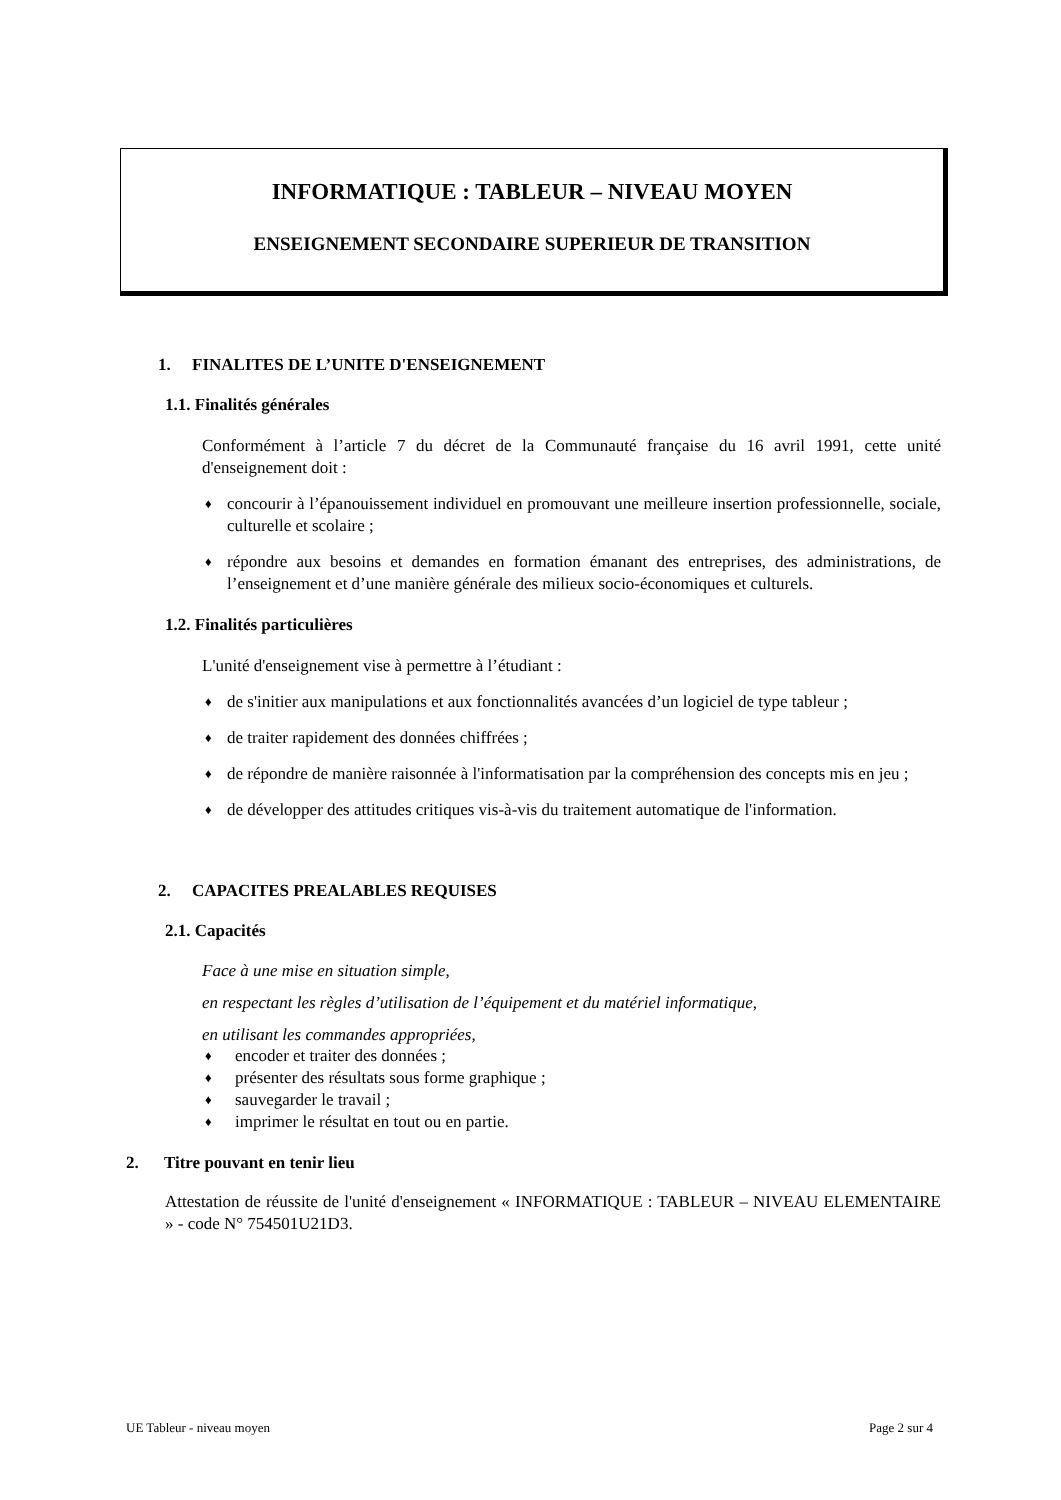INFORMATIQUE : TABLEUR – NIVEAU MOYEN
ENSEIGNEMENT SECONDAIRE SUPERIEUR DE TRANSITION
1. FINALITES DE L’UNITE D'ENSEIGNEMENT
1.1. Finalités générales
Conformément à l’article 7 du décret de la Communauté française du 16 avril 1991, cette unité d'enseignement doit :
♦ concourir à l’épanouissement individuel en promouvant une meilleure insertion professionnelle, sociale, culturelle et scolaire ;
♦ répondre aux besoins et demandes en formation émanant des entreprises, des administrations, de l’enseignement et d’une manière générale des milieux socio-économiques et culturels.
1.2. Finalités particulières
L'unité d'enseignement vise à permettre à l’étudiant :
♦ de s'initier aux manipulations et aux fonctionnalités avancées d’un logiciel de type tableur ;
♦ de traiter rapidement des données chiffrées ;
♦ de répondre de manière raisonnée à l'informatisation par la compréhension des concepts mis en jeu ;
♦ de développer des attitudes critiques vis-à-vis du traitement automatique de l'information.
2. CAPACITES PREALABLES REQUISES
2.1. Capacités
Face à une mise en situation simple,
en respectant les règles d’utilisation de l’équipement et du matériel informatique,
en utilisant les commandes appropriées,
♦ encoder et traiter des données ;
♦ présenter des résultats sous forme graphique ;
♦ sauvegarder le travail ;
♦ imprimer le résultat en tout ou en partie.
2. Titre pouvant en tenir lieu
Attestation de réussite de l'unité d'enseignement « INFORMATIQUE : TABLEUR – NIVEAU ELEMENTAIRE » - code N° 754501U21D3.
UE Tableur - niveau moyen Page 2 sur 4